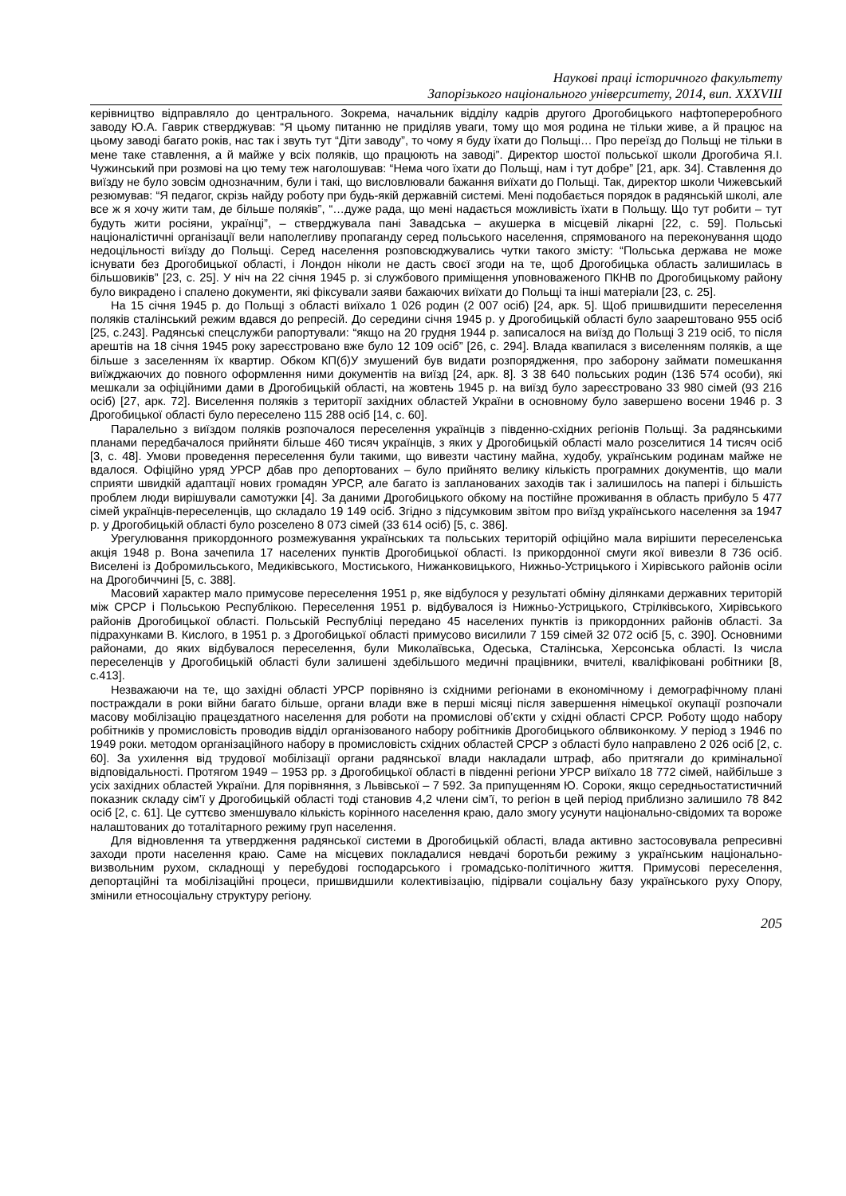Наукові праці історичного факультету
Запорізького національного університету, 2014, вип. XXXVIII
керівництво відправляло до центрального. Зокрема, начальник відділу кадрів другого Дрогобицького нафтопереробного заводу Ю.А. Гаврик стверджував: “Я цьому питанню не приділяв уваги, тому що моя родина не тільки живе, а й працює на цьому заводі багато років, нас так і звуть тут “Діти заводу”, то чому я буду їхати до Польщі… Про переїзд до Польщі не тільки в мене таке ставлення, а й майже у всіх поляків, що працюють на заводі”. Директор шостої польської школи Дрогобича Я.І. Чужинський при розмові на цю тему теж наголошував: “Нема чого їхати до Польщі, нам і тут добре” [21, арк. 34]. Ставлення до виїзду не було зовсім однозначним, були і такі, що висловлювали бажання виїхати до Польщі. Так, директор школи Чижевський резюмував: “Я педагог, скрізь найду роботу при будь-якій державній системі. Мені подобається порядок в радянській школі, але все ж я хочу жити там, де більше поляків”, “…дуже рада, що мені надається можливість їхати в Польщу. Що тут робити – тут будуть жити росіяни, українці”, – стверджувала пані Завадська – акушерка в місцевій лікарні [22, с. 59]. Польські націоналістичні організації вели наполегливу пропаганду серед польського населення, спрямованого на переконування щодо недоцільності виїзду до Польщі. Серед населення розповсюджувались чутки такого змісту: “Польська держава не може існувати без Дрогобицької області, і Лондон ніколи не дасть своєї згоди на те, щоб Дрогобицька область залишилась в більшовиків” [23, с. 25]. У ніч на 22 січня 1945 р. зі службового приміщення уповноваженого ПКНВ по Дрогобицькому району було викрадено і спалено документи, які фіксували заяви бажаючих виїхати до Польщі та інші матеріали [23, с. 25].
На 15 січня 1945 р. до Польщі з області виїхало 1 026 родин (2 007 осіб) [24, арк. 5]. Щоб пришвидшити переселення поляків сталінський режим вдався до репресій. До середини січня 1945 р. у Дрогобицькій області було заарештовано 955 осіб [25, с.243]. Радянські спецслужби рапортували: “якщо на 20 грудня 1944 р. записалося на виїзд до Польщі 3 219 осіб, то після арештів на 18 січня 1945 року зареєстровано вже було 12 109 осіб” [26, с. 294]. Влада квапилася з виселенням поляків, а ще більше з заселенням їх квартир. Обком КП(б)У змушений був видати розпорядження, про заборону займати помешкання виїжджаючих до повного оформлення ними документів на виїзд [24, арк. 8]. З 38 640 польських родин (136 574 особи), які мешкали за офіційними дами в Дрогобицькій області, на жовтень 1945 р. на виїзд було зареєстровано 33 980 сімей (93 216 осіб) [27, арк. 72]. Виселення поляків з території західних областей України в основному було завершено восени 1946 р. З Дрогобицької області було переселено 115 288 осіб [14, с. 60].
Паралельно з виїздом поляків розпочалося переселення українців з південно-східних регіонів Польщі. За радянськими планами передбачалося прийняти більше 460 тисяч українців, з яких у Дрогобицькій області мало розселитися 14 тисяч осіб [3, с. 48]. Умови проведення переселення були такими, що вивезти частину майна, худобу, українським родинам майже не вдалося. Офіційно уряд УРСР дбав про депортованих – було прийнято велику кількість програмних документів, що мали сприяти швидкій адаптації нових громадян УРСР, але багато із запланованих заходів так і залишилось на папері і більшість проблем люди вирішували самотужки [4]. За даними Дрогобицького обкому на постійне проживання в область прибуло 5 477 сімей українців-переселенців, що складало 19 149 осіб. Згідно з підсумковим звітом про виїзд українського населення за 1947 р. у Дрогобицькій області було розселено 8 073 сімей (33 614 осіб) [5, с. 386].
Урегулювання прикордонного розмежування українських та польських територій офіційно мала вирішити переселенська акція 1948 р. Вона зачепила 17 населених пунктів Дрогобицької області. Із прикордонної смуги якої вивезли 8 736 осіб. Виселені із Добромильського, Медиківського, Мостиського, Нижанковицького, Нижньо-Устрицького і Хирівського районів осіли на Дрогобиччині [5, с. 388].
Масовий характер мало примусове переселення 1951 р, яке відбулося у результаті обміну ділянками державних територій між СРСР і Польською Республікою. Переселення 1951 р. відбувалося із Нижньо-Устрицького, Стрілківського, Хирівського районів Дрогобицької області. Польській Республіці передано 45 населених пунктів із прикордонних районів області. За підрахунками В. Кислого, в 1951 р. з Дрогобицької області примусово висилили 7 159 сімей 32 072 осіб [5, с. 390]. Основними районами, до яких відбувалося переселення, були Миколаївська, Одеська, Сталінська, Херсонська області. Із числа переселенців у Дрогобицькій області були залишені здебільшого медичні працівники, вчителі, кваліфіковані робітники [8, с.413].
Незважаючи на те, що західні області УРСР порівняно із східними регіонами в економічному і демографічному плані постраждали в роки війни багато більше, органи влади вже в перші місяці після завершення німецької окупації розпочали масову мобілізацію працездатного населення для роботи на промислові об’єкти у східні області СРСР. Роботу щодо набору робітників у промисловість проводив відділ організованого набору робітників Дрогобицького облвиконкому. У період з 1946 по 1949 роки. методом організаційного набору в промисловість східних областей СРСР з області було направлено 2 026 осіб [2, с. 60]. За ухилення від трудової мобілізації органи радянської влади накладали штраф, або притягали до кримінальної відповідальності. Протягом 1949 – 1953 рр. з Дрогобицької області в південні регіони УРСР виїхало 18 772 сімей, найбільше з усіх західних областей України. Для порівняння, з Львівської – 7 592. За припущенням Ю. Сороки, якщо середньостатистичний показник складу сім’ї у Дрогобицькій області тоді становив 4,2 члени сім’ї, то регіон в цей період приблизно залишило 78 842 осіб [2, с. 61]. Це суттєво зменшувало кількість корінного населення краю, дало змогу усунути національно-свідомих та вороже налаштованих до тоталітарного режиму груп населення.
Для відновлення та утвердження радянської системи в Дрогобицькій області, влада активно застосовувала репресивні заходи проти населення краю. Саме на місцевих покладалися невдачі боротьби режиму з українським національно-визвольним рухом, складнощі у перебудові господарського і громадсько-політичного життя. Примусові переселення, депортаційні та мобілізаційні процеси, пришвидшили колективізацію, підірвали соціальну базу українського руху Опору, змінили етносоціальну структуру регіону.
205